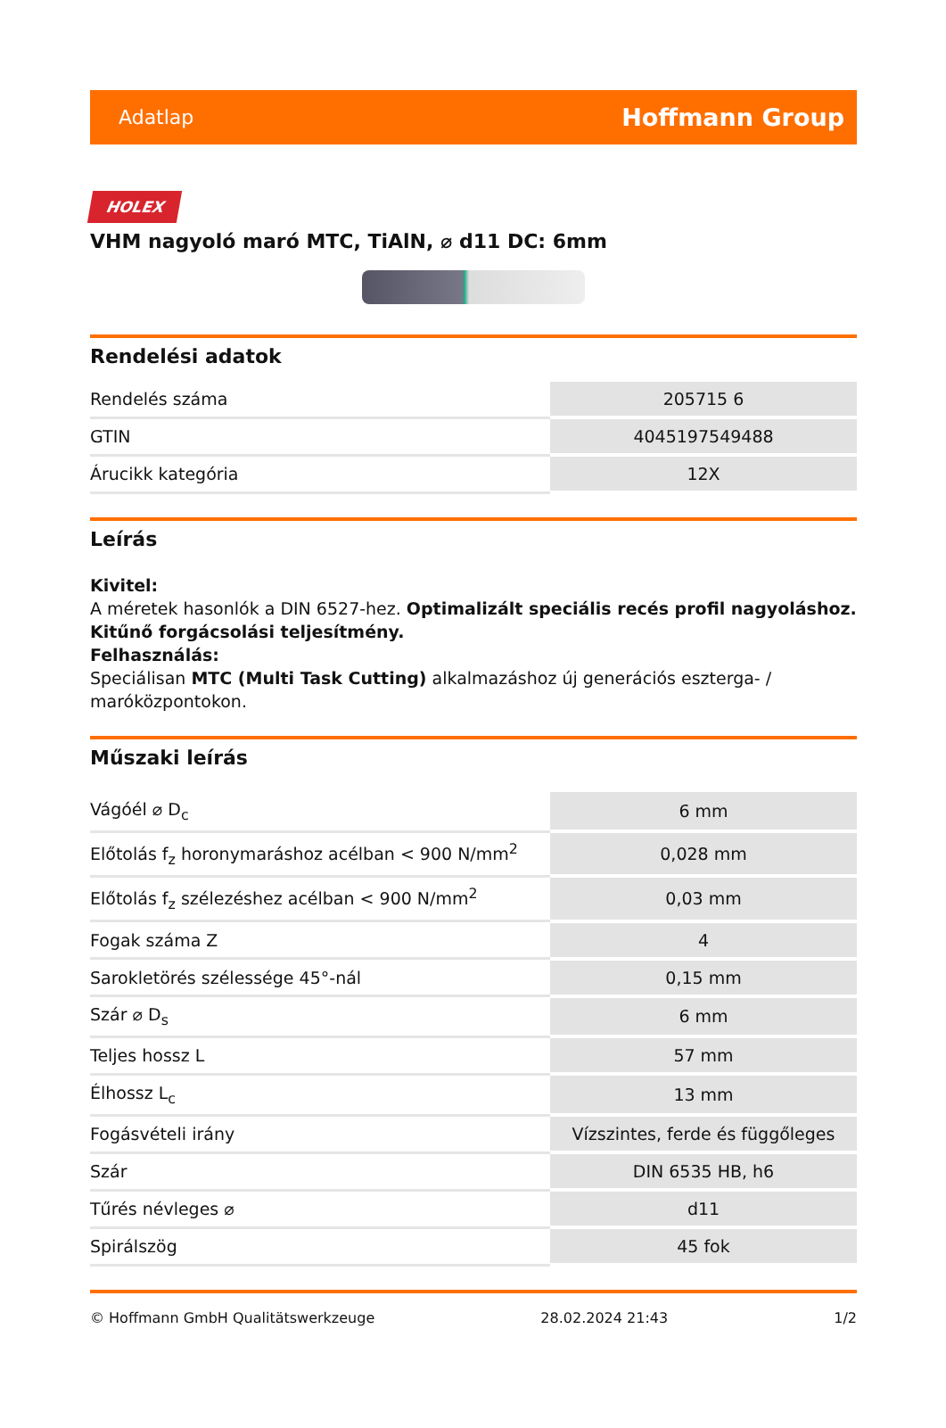Adatlap Hoffmann Group
HOLEX
VHM nagyoló maró MTC, TiAlN, ⌀ d11 DC: 6mm
Rendelési adatok
| Rendelés száma | 205715 6 |
| GTIN | 4045197549488 |
| Árucikk kategória | 12X |
Leírás
Kivitel:
A méretek hasonlók a DIN 6527-hez. Optimalizált speciális recés profil nagyoláshoz. Kitűnő forgácsolási teljesítmény.
Felhasználás:
Speciálisan MTC (Multi Task Cutting) alkalmazáshoz új generációs eszterga- / maróközpontokon.
Műszaki leírás
| Vágóél ⌀ D<sub>c</sub> | 6 mm |
| Előtolás f<sub>z</sub> horonymaráshoz acélban < 900 N/mm<sup>2</sup> | 0,028 mm |
| Előtolás f<sub>z</sub> szélezéshez acélban < 900 N/mm<sup>2</sup> | 0,03 mm |
| Fogak száma Z | 4 |
| Sarokletörés szélessége 45°-nál | 0,15 mm |
| Szár ⌀ D<sub>s</sub> | 6 mm |
| Teljes hossz L | 57 mm |
| Élhossz L<sub>c</sub> | 13 mm |
| Fogásvételi irány | Vízszintes, ferde és függőleges |
| Szár | DIN 6535 HB, h6 |
| Tűrés névleges ⌀ | d11 |
| Spirálszög | 45 fok |
© Hoffmann GmbH Qualitätswerkzeuge 28.02.2024 21:43 1/2